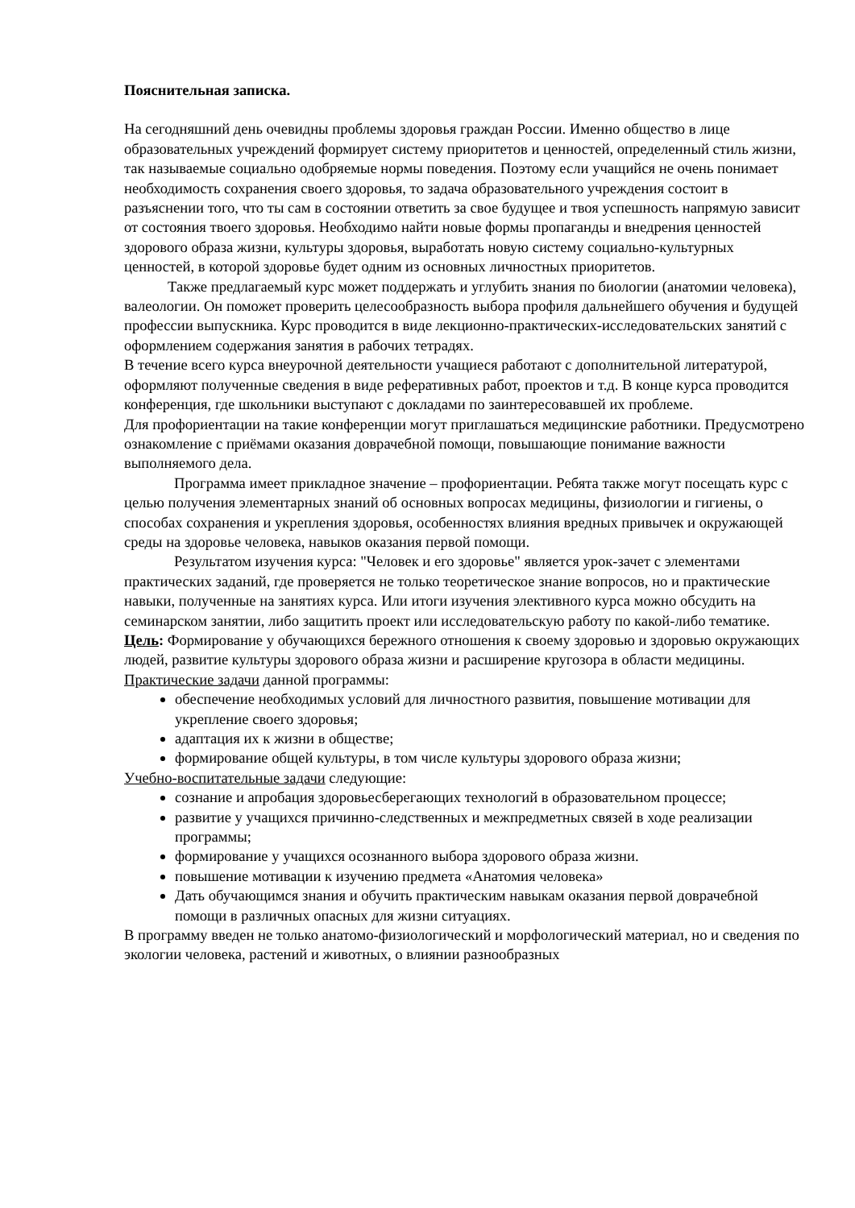Пояснительная записка.
На сегодняшний день очевидны проблемы здоровья граждан России. Именно общество в лице образовательных учреждений формирует систему приоритетов и ценностей, определенный стиль жизни, так называемые социально одобряемые нормы поведения. Поэтому если учащийся не очень понимает необходимость сохранения своего здоровья, то задача образовательного учреждения состоит в разъяснении того, что ты сам в состоянии ответить за свое будущее и твоя успешность напрямую зависит от состояния твоего здоровья. Необходимо найти новые формы пропаганды и внедрения ценностей здорового образа жизни, культуры здоровья, выработать новую систему социально-культурных ценностей, в которой здоровье будет одним из основных личностных приоритетов.
Также предлагаемый курс может поддержать и углубить знания по биологии (анатомии человека), валеологии. Он поможет проверить целесообразность выбора профиля дальнейшего обучения и будущей профессии выпускника. Курс проводится в виде лекционно-практических-исследовательских занятий с оформлением содержания занятия в рабочих тетрадях.
В течение всего курса внеурочной деятельности учащиеся работают с дополнительной литературой, оформляют полученные сведения в виде реферативных работ, проектов и т.д. В конце курса проводится конференция, где школьники выступают с докладами по заинтересовавшей их проблеме.
Для профориентации на такие конференции могут приглашаться медицинские работники. Предусмотрено ознакомление с приёмами оказания доврачебной помощи, повышающие понимание важности выполняемого дела.
Программа имеет прикладное значение – профориентации. Ребята также могут посещать курс с целью получения элементарных знаний об основных вопросах медицины, физиологии и гигиены, о способах сохранения и укрепления здоровья, особенностях влияния вредных привычек и окружающей среды на здоровье человека, навыков оказания первой помощи.
Результатом изучения курса: "Человек и его здоровье" является урок-зачет с элементами практических заданий, где проверяется не только теоретическое знание вопросов, но и практические навыки, полученные на занятиях курса. Или итоги изучения элективного курса можно обсудить на семинарском занятии, либо защитить проект или исследовательскую работу по какой-либо тематике.
Цель: Формирование у обучающихся бережного отношения к своему здоровью и здоровью окружающих людей, развитие культуры здорового образа жизни и расширение кругозора в области медицины.
Практические задачи данной программы:
обеспечение необходимых условий для личностного развития, повышение мотивации для укрепление своего здоровья;
адаптация их к жизни в обществе;
формирование общей культуры, в том числе культуры здорового образа жизни;
Учебно-воспитательные задачи следующие:
сознание и апробация здоровьесберегающих технологий в образовательном процессе;
развитие у учащихся причинно-следственных и межпредметных связей в ходе реализации программы;
формирование у учащихся осознанного выбора здорового образа жизни.
повышение мотивации к изучению предмета «Анатомия человека»
Дать обучающимся знания и обучить практическим навыкам оказания первой доврачебной помощи в различных опасных для жизни ситуациях.
В программу введен не только анатомо-физиологический и морфологический материал, но и сведения по экологии человека, растений и животных, о влиянии разнообразных